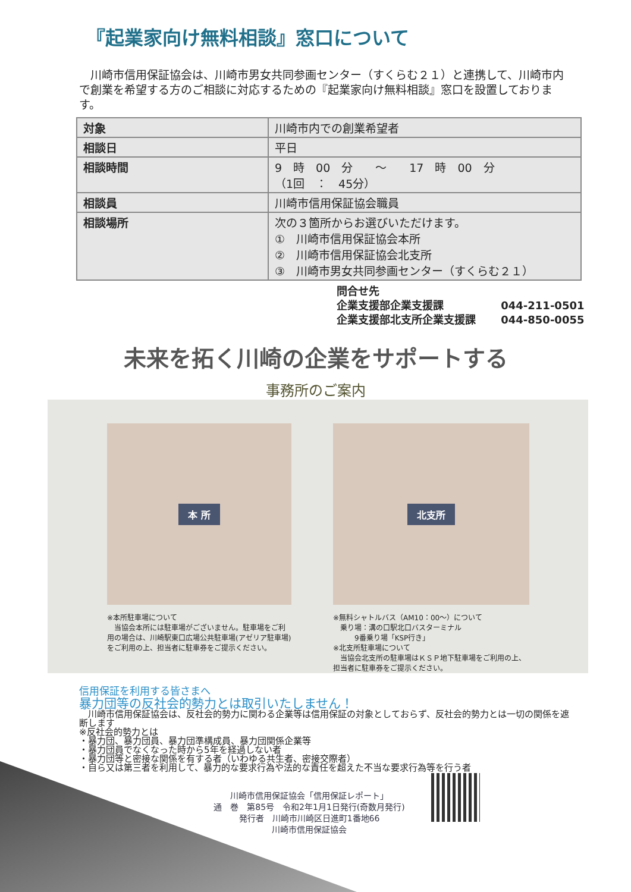『起業家向け無料相談』窓口について
　川崎市信用保証協会は、川崎市男女共同参画センター（すくらむ２１）と連携して、川崎市内で創業を希望する方のご相談に対応するための『起業家向け無料相談』窓口を設置しております。
| 対象 | 川崎市内での創業希望者 |
| 相談日 | 平日 |
| 相談時間 | 9 時 00 分 ～ 17 時 00 分 （1回 ： 45分） |
| 相談員 | 川崎市信用保証協会職員 |
| 相談場所 | 次の３箇所からお選びいただけます。 ① 川崎市信用保証協会本所 ② 川崎市信用保証協会北支所 ③ 川崎市男女共同参画センター（すくらむ２１） |
問合せ先
企業支援部企業支援課 044-211-0501
企業支援部北支所企業支援課 044-850-0055
未来を拓く川崎の企業をサポートする
事務所のご案内
本 所
※本所駐車場について
　当協会本所には駐車場がございません。駐車場をご利用の場合は、川崎駅東口広場公共駐車場(アゼリア駐車場)をご利用の上、担当者に駐車券をご提示ください。
北支所
※無料シャトルバス（AM10：00～）について
　乗り場：溝の口駅北口バスターミナル
　　　9番乗り場「KSP行き」
※北支所駐車場について
　当協会北支所の駐車場はＫＳＰ地下駐車場をご利用の上、担当者に駐車券をご提示ください。
信用保証を利用する皆さまへ
暴力団等の反社会的勢力とは取引いたしません！
　川崎市信用保証協会は、反社会的勢力に関わる企業等は信用保証の対象としておらず、反社会的勢力とは一切の関係を遮断します
※反社会的勢力とは
・暴力団、暴力団員、暴力団準構成員、暴力団関係企業等
・暴力団員でなくなった時から5年を経過しない者
・暴力団等と密接な関係を有する者（いわゆる共生者、密接交際者）
・自ら又は第三者を利用して、暴力的な要求行為や法的な責任を超えた不当な要求行為等を行う者
川崎市信用保証協会「信用保証レポート」
通　巻　第85号　令和2年1月1日発行(奇数月発行)
発行者　川崎市川崎区日進町1番地66
川崎市信用保証協会